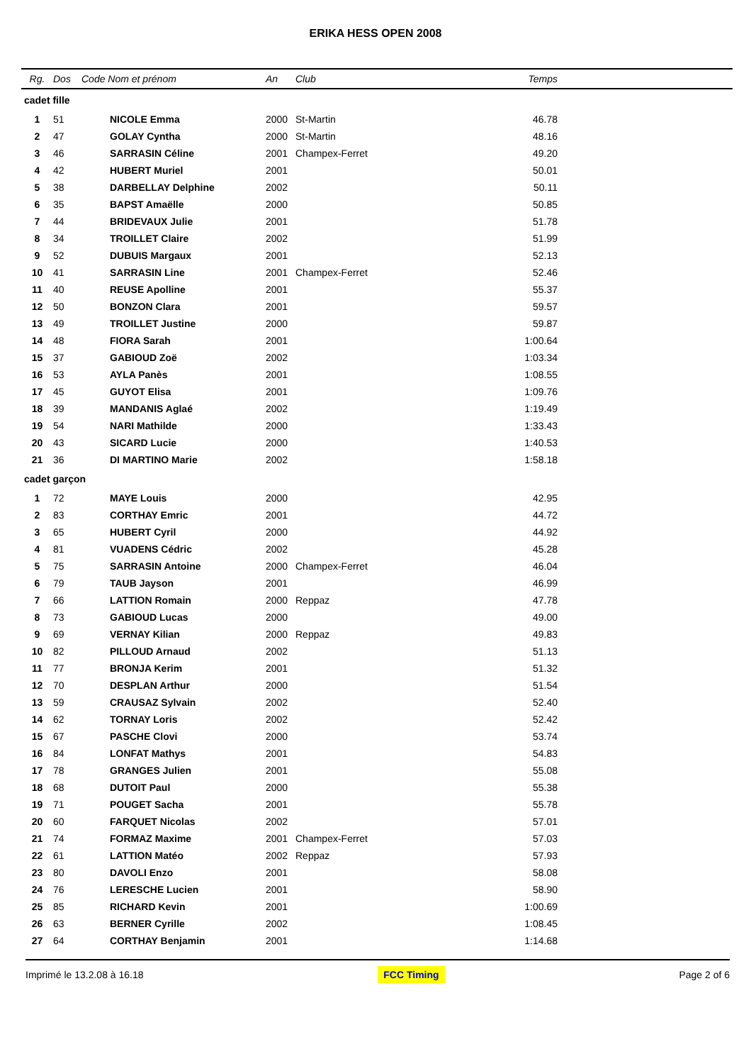ERIKA HESS OPEN 2008
| Rg. | Dos | Code Nom et prénom | | An | Club | Temps | |
| --- | --- | --- | --- | --- | --- | --- | --- |
| cadet fille | | | | | | | |
| 1 | 51 | | NICOLE Emma | 2000 | St-Martin | 46.78 | |
| 2 | 47 | | GOLAY Cyntha | 2000 | St-Martin | 48.16 | |
| 3 | 46 | | SARRASIN Céline | 2001 | Champex-Ferret | 49.20 | |
| 4 | 42 | | HUBERT Muriel | 2001 | | 50.01 | |
| 5 | 38 | | DARBELLAY Delphine | 2002 | | 50.11 | |
| 6 | 35 | | BAPST Amaëlle | 2000 | | 50.85 | |
| 7 | 44 | | BRIDEVAUX Julie | 2001 | | 51.78 | |
| 8 | 34 | | TROILLET Claire | 2002 | | 51.99 | |
| 9 | 52 | | DUBUIS Margaux | 2001 | | 52.13 | |
| 10 | 41 | | SARRASIN Line | 2001 | Champex-Ferret | 52.46 | |
| 11 | 40 | | REUSE Apolline | 2001 | | 55.37 | |
| 12 | 50 | | BONZON Clara | 2001 | | 59.57 | |
| 13 | 49 | | TROILLET Justine | 2000 | | 59.87 | |
| 14 | 48 | | FIORA Sarah | 2001 | | 1:00.64 | |
| 15 | 37 | | GABIOUD Zoë | 2002 | | 1:03.34 | |
| 16 | 53 | | AYLA Panès | 2001 | | 1:08.55 | |
| 17 | 45 | | GUYOT Elisa | 2001 | | 1:09.76 | |
| 18 | 39 | | MANDANIS Aglaé | 2002 | | 1:19.49 | |
| 19 | 54 | | NARI Mathilde | 2000 | | 1:33.43 | |
| 20 | 43 | | SICARD Lucie | 2000 | | 1:40.53 | |
| 21 | 36 | | DI MARTINO Marie | 2002 | | 1:58.18 | |
| cadet garçon | | | | | | | |
| 1 | 72 | | MAYE Louis | 2000 | | 42.95 | |
| 2 | 83 | | CORTHAY Emric | 2001 | | 44.72 | |
| 3 | 65 | | HUBERT Cyril | 2000 | | 44.92 | |
| 4 | 81 | | VUADENS Cédric | 2002 | | 45.28 | |
| 5 | 75 | | SARRASIN Antoine | 2000 | Champex-Ferret | 46.04 | |
| 6 | 79 | | TAUB Jayson | 2001 | | 46.99 | |
| 7 | 66 | | LATTION Romain | 2000 | Reppaz | 47.78 | |
| 8 | 73 | | GABIOUD Lucas | 2000 | | 49.00 | |
| 9 | 69 | | VERNAY Kilian | 2000 | Reppaz | 49.83 | |
| 10 | 82 | | PILLOUD Arnaud | 2002 | | 51.13 | |
| 11 | 77 | | BRONJA Kerim | 2001 | | 51.32 | |
| 12 | 70 | | DESPLAN Arthur | 2000 | | 51.54 | |
| 13 | 59 | | CRAUSAZ Sylvain | 2002 | | 52.40 | |
| 14 | 62 | | TORNAY Loris | 2002 | | 52.42 | |
| 15 | 67 | | PASCHE Clovi | 2000 | | 53.74 | |
| 16 | 84 | | LONFAT Mathys | 2001 | | 54.83 | |
| 17 | 78 | | GRANGES Julien | 2001 | | 55.08 | |
| 18 | 68 | | DUTOIT Paul | 2000 | | 55.38 | |
| 19 | 71 | | POUGET Sacha | 2001 | | 55.78 | |
| 20 | 60 | | FARQUET Nicolas | 2002 | | 57.01 | |
| 21 | 74 | | FORMAZ Maxime | 2001 | Champex-Ferret | 57.03 | |
| 22 | 61 | | LATTION Matéo | 2002 | Reppaz | 57.93 | |
| 23 | 80 | | DAVOLI Enzo | 2001 | | 58.08 | |
| 24 | 76 | | LERESCHE Lucien | 2001 | | 58.90 | |
| 25 | 85 | | RICHARD Kevin | 2001 | | 1:00.69 | |
| 26 | 63 | | BERNER Cyrille | 2002 | | 1:08.45 | |
| 27 | 64 | | CORTHAY Benjamin | 2001 | | 1:14.68 | |
Imprimé le 13.2.08 à 16.18 FCC Timing Page 2 of 6